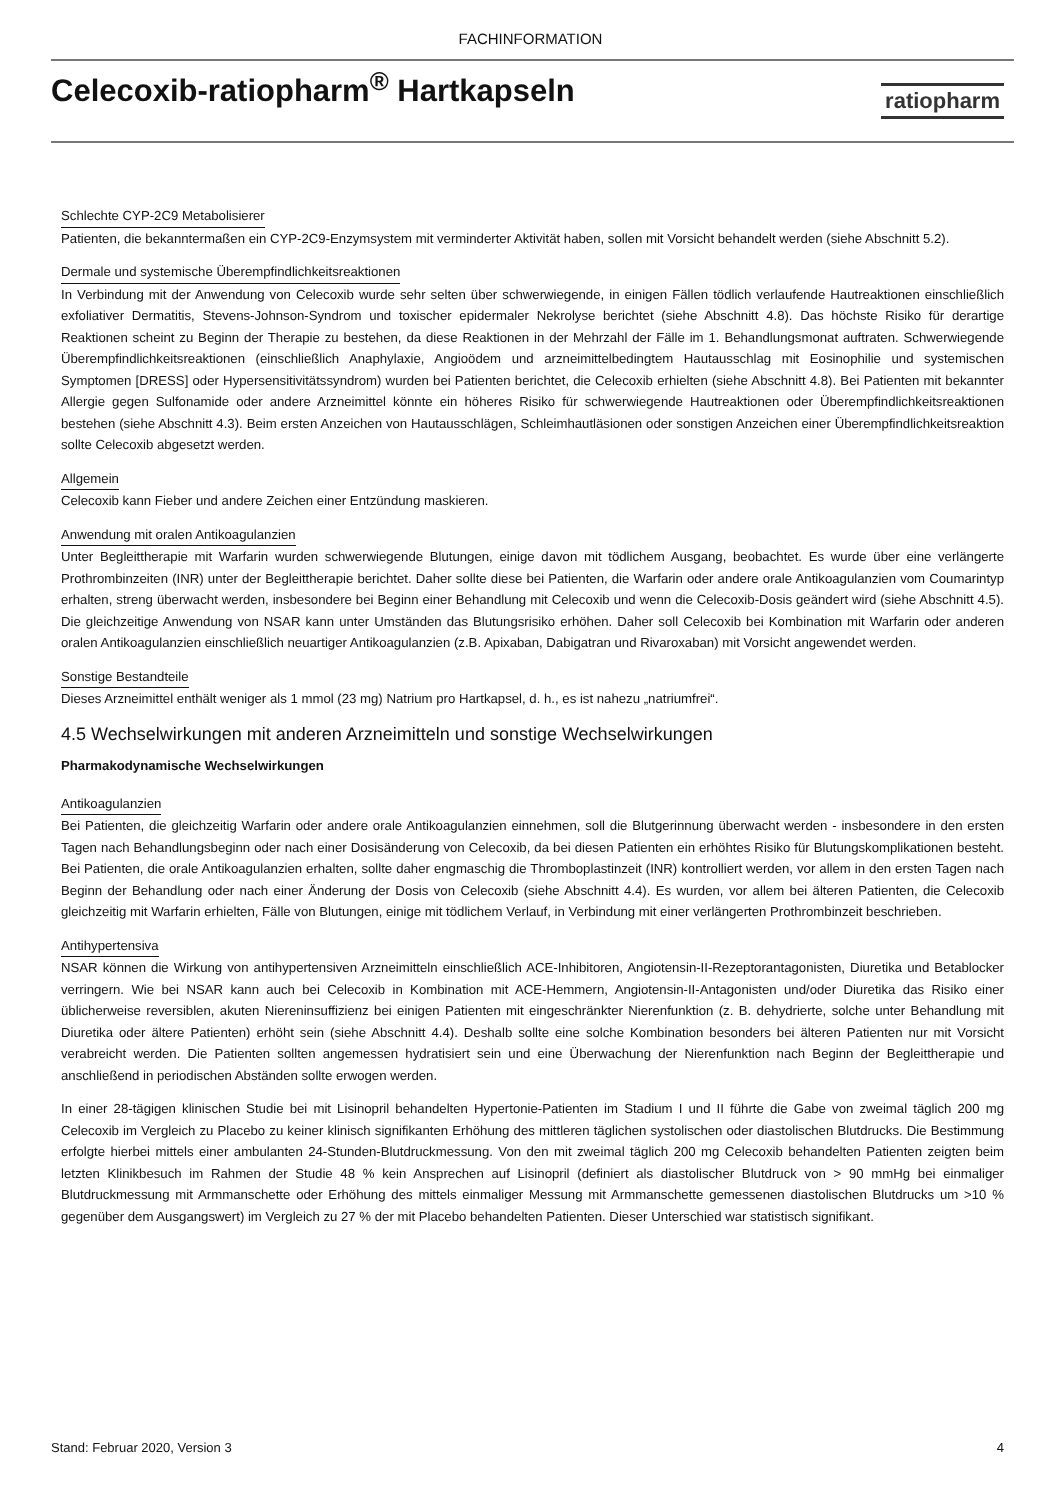FACHINFORMATION
Celecoxib-ratiopharm<sup>®</sup> Hartkapseln
ratiopharm
Schlechte CYP-2C9 Metabolisierer
Patienten, die bekanntermaßen ein CYP-2C9-Enzymsystem mit verminderter Aktivität haben, sollen mit Vorsicht behandelt werden (siehe Abschnitt 5.2).
Dermale und systemische Überempfindlichkeitsreaktionen
In Verbindung mit der Anwendung von Celecoxib wurde sehr selten über schwerwiegende, in einigen Fällen tödlich verlaufende Hautreaktionen einschließlich exfoliativer Dermatitis, Stevens-Johnson-Syndrom und toxischer epidermaler Nekrolyse berichtet (siehe Abschnitt 4.8). Das höchste Risiko für derartige Reaktionen scheint zu Beginn der Therapie zu bestehen, da diese Reaktionen in der Mehrzahl der Fälle im 1. Behandlungsmonat auftraten. Schwerwiegende Überempfindlichkeitsreaktionen (einschließlich Anaphylaxie, Angioödem und arzneimittelbedingtem Hautausschlag mit Eosinophilie und systemischen Symptomen [DRESS] oder Hypersensitivitätssyndrom) wurden bei Patienten berichtet, die Celecoxib erhielten (siehe Abschnitt 4.8). Bei Patienten mit bekannter Allergie gegen Sulfonamide oder andere Arzneimittel könnte ein höheres Risiko für schwerwiegende Hautreaktionen oder Überempfindlichkeitsreaktionen bestehen (siehe Abschnitt 4.3). Beim ersten Anzeichen von Hautausschlägen, Schleimhautläsionen oder sonstigen Anzeichen einer Überempfindlichkeitsreaktion sollte Celecoxib abgesetzt werden.
Allgemein
Celecoxib kann Fieber und andere Zeichen einer Entzündung maskieren.
Anwendung mit oralen Antikoagulanzien
Unter Begleittherapie mit Warfarin wurden schwerwiegende Blutungen, einige davon mit tödlichem Ausgang, beobachtet. Es wurde über eine verlängerte Prothrombinzeiten (INR) unter der Begleittherapie berichtet. Daher sollte diese bei Patienten, die Warfarin oder andere orale Antikoagulanzien vom Coumarintyp erhalten, streng überwacht werden, insbesondere bei Beginn einer Behandlung mit Celecoxib und wenn die Celecoxib-Dosis geändert wird (siehe Abschnitt 4.5). Die gleichzeitige Anwendung von NSAR kann unter Umständen das Blutungsrisiko erhöhen. Daher soll Celecoxib bei Kombination mit Warfarin oder anderen oralen Antikoagulanzien einschließlich neuartiger Antikoagulanzien (z.B. Apixaban, Dabigatran und Rivaroxaban) mit Vorsicht angewendet werden.
Sonstige Bestandteile
Dieses Arzneimittel enthält weniger als 1 mmol (23 mg) Natrium pro Hartkapsel, d. h., es ist nahezu „natriumfrei“.
4.5 Wechselwirkungen mit anderen Arzneimitteln und sonstige Wechselwirkungen
Pharmakodynamische Wechselwirkungen
Antikoagulanzien
Bei Patienten, die gleichzeitig Warfarin oder andere orale Antikoagulanzien einnehmen, soll die Blutgerinnung überwacht werden - insbesondere in den ersten Tagen nach Behandlungsbeginn oder nach einer Dosisänderung von Celecoxib, da bei diesen Patienten ein erhöhtes Risiko für Blutungskomplikationen besteht. Bei Patienten, die orale Antikoagulanzien erhalten, sollte daher engmaschig die Thromboplastinzeit (INR) kontrolliert werden, vor allem in den ersten Tagen nach Beginn der Behandlung oder nach einer Änderung der Dosis von Celecoxib (siehe Abschnitt 4.4). Es wurden, vor allem bei älteren Patienten, die Celecoxib gleichzeitig mit Warfarin erhielten, Fälle von Blutungen, einige mit tödlichem Verlauf, in Verbindung mit einer verlängerten Prothrombinzeit beschrieben.
Antihypertensiva
NSAR können die Wirkung von antihypertensiven Arzneimitteln einschließlich ACE-Inhibitoren, Angiotensin-II-Rezeptorantagonisten, Diuretika und Betablocker verringern. Wie bei NSAR kann auch bei Celecoxib in Kombination mit ACE-Hemmern, Angiotensin-II-Antagonisten und/oder Diuretika das Risiko einer üblicherweise reversiblen, akuten Niereninsuffizienz bei einigen Patienten mit eingeschränkter Nierenfunktion (z. B. dehydrierte, solche unter Behandlung mit Diuretika oder ältere Patienten) erhöht sein (siehe Abschnitt 4.4). Deshalb sollte eine solche Kombination besonders bei älteren Patienten nur mit Vorsicht verabreicht werden. Die Patienten sollten angemessen hydratisiert sein und eine Überwachung der Nierenfunktion nach Beginn der Begleittherapie und anschließend in periodischen Abständen sollte erwogen werden.
In einer 28-tägigen klinischen Studie bei mit Lisinopril behandelten Hypertonie-Patienten im Stadium I und II führte die Gabe von zweimal täglich 200 mg Celecoxib im Vergleich zu Placebo zu keiner klinisch signifikanten Erhöhung des mittleren täglichen systolischen oder diastolischen Blutdrucks. Die Bestimmung erfolgte hierbei mittels einer ambulanten 24-Stunden-Blutdruckmessung. Von den mit zweimal täglich 200 mg Celecoxib behandelten Patienten zeigten beim letzten Klinikbesuch im Rahmen der Studie 48 % kein Ansprechen auf Lisinopril (definiert als diastolischer Blutdruck von > 90 mmHg bei einmaliger Blutdruckmessung mit Armmanschette oder Erhöhung des mittels einmaliger Messung mit Armmanschette gemessenen diastolischen Blutdrucks um >10 % gegenüber dem Ausgangswert) im Vergleich zu 27 % der mit Placebo behandelten Patienten. Dieser Unterschied war statistisch signifikant.
Stand: Februar 2020, Version 3 4